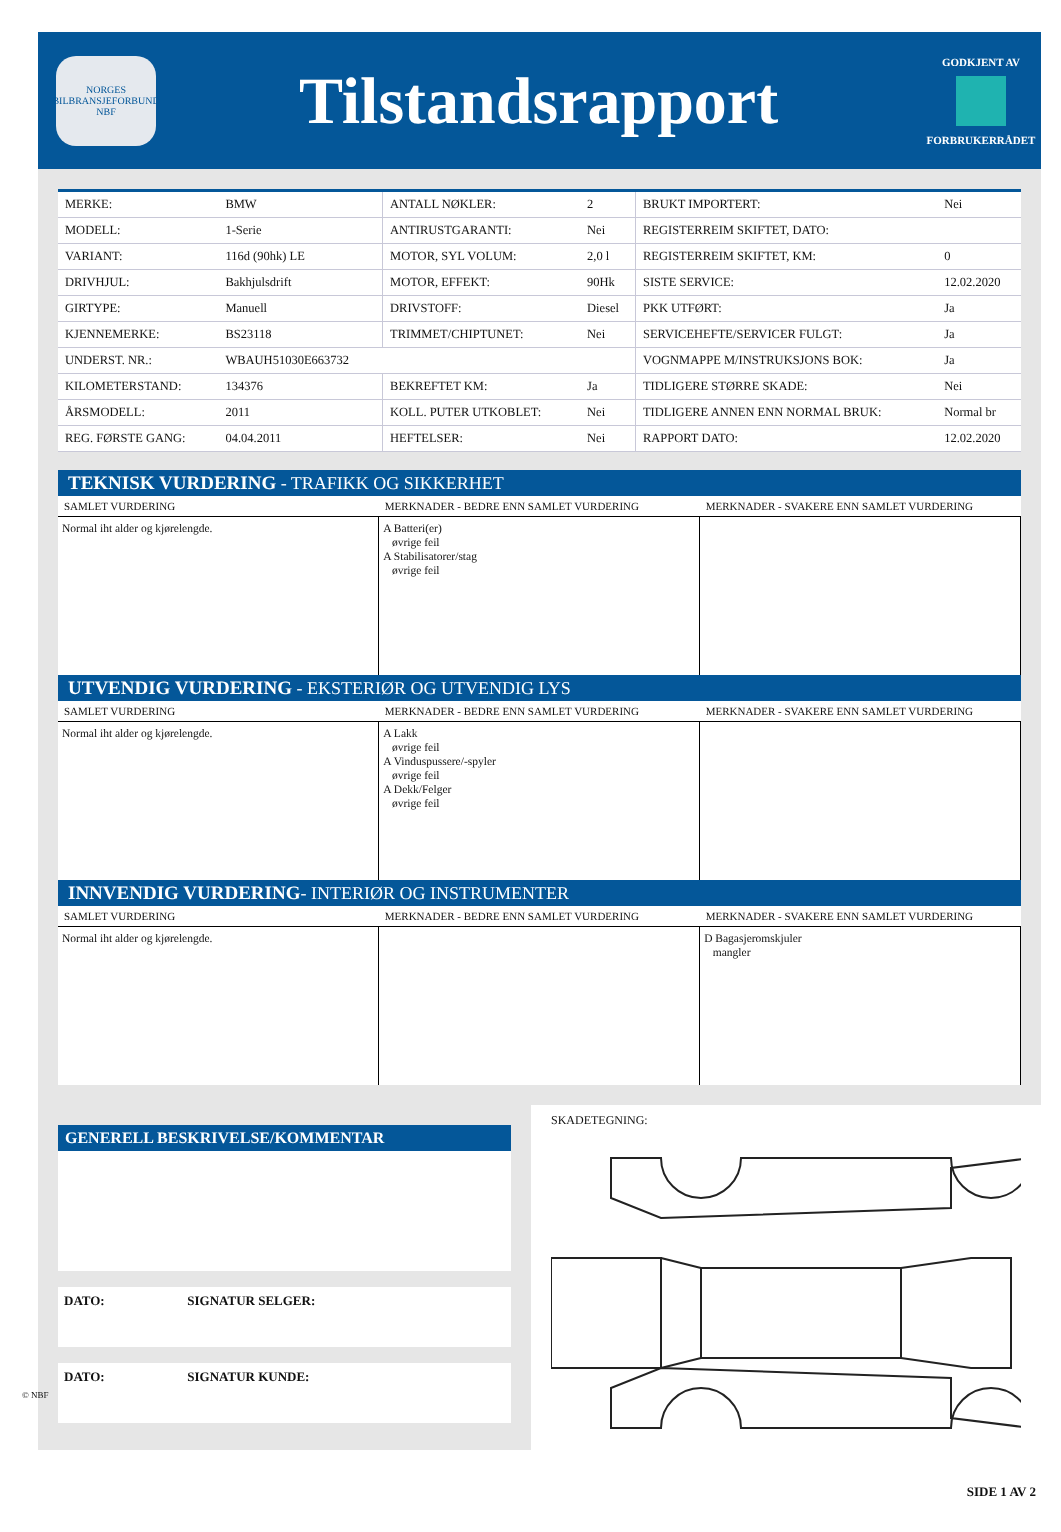NORGES BILBRANSJEFORBUND
NBF
Tilstandsrapport
GODKJENT AV
FORBRUKERRÅDET
| MERKE: | BMW | ANTALL NØKLER: | 2 | BRUKT IMPORTERT: | Nei |
| MODELL: | 1-Serie | ANTIRUSTGARANTI: | Nei | REGISTERREIM SKIFTET, DATO: | |
| VARIANT: | 116d (90hk) LE | MOTOR, SYL VOLUM: | 2,0 l | REGISTERREIM SKIFTET, KM: | 0 |
| DRIVHJUL: | Bakhjulsdrift | MOTOR, EFFEKT: | 90Hk | SISTE SERVICE: | 12.02.2020 |
| GIRTYPE: | Manuell | DRIVSTOFF: | Diesel | PKK UTFØRT: | Ja |
| KJENNEMERKE: | BS23118 | TRIMMET/CHIPTUNET: | Nei | SERVICEHEFTE/SERVICER FULGT: | Ja |
| UNDERST. NR.: | WBAUH51030E663732 | | | VOGNMAPPE M/INSTRUKSJONS BOK: | Ja |
| KILOMETERSTAND: | 134376 | BEKREFTET KM: | Ja | TIDLIGERE STØRRE SKADE: | Nei |
| ÅRSMODELL: | 2011 | KOLL. PUTER UTKOBLET: | Nei | TIDLIGERE ANNEN ENN NORMAL BRUK: | Normal br |
| REG. FØRSTE GANG: | 04.04.2011 | HEFTELSER: | Nei | RAPPORT DATO: | 12.02.2020 |
TEKNISK VURDERING - TRAFIKK OG SIKKERHET
| SAMLET VURDERING | MERKNADER - BEDRE ENN SAMLET VURDERING | MERKNADER - SVAKERE ENN SAMLET VURDERING |
| --- | --- | --- |
| Normal iht alder og kjørelengde. | A Batteri(er) øvrige feil A Stabilisatorer/stag øvrige feil | |
UTVENDIG VURDERING - EKSTERIØR OG UTVENDIG LYS
| SAMLET VURDERING | MERKNADER - BEDRE ENN SAMLET VURDERING | MERKNADER - SVAKERE ENN SAMLET VURDERING |
| --- | --- | --- |
| Normal iht alder og kjørelengde. | A Lakk øvrige feil A Vinduspussere/-spyler øvrige feil A Dekk/Felger øvrige feil | |
INNVENDIG VURDERING- INTERIØR OG INSTRUMENTER
| SAMLET VURDERING | MERKNADER - BEDRE ENN SAMLET VURDERING | MERKNADER - SVAKERE ENN SAMLET VURDERING |
| --- | --- | --- |
| Normal iht alder og kjørelengde. | | D Bagasjeromskjuler mangler |
GENERELL BESKRIVELSE/KOMMENTAR
DATO: SIGNATUR SELGER:
DATO: SIGNATUR KUNDE:
SKADETEGNING:
© NBF
SIDE 1 AV 2